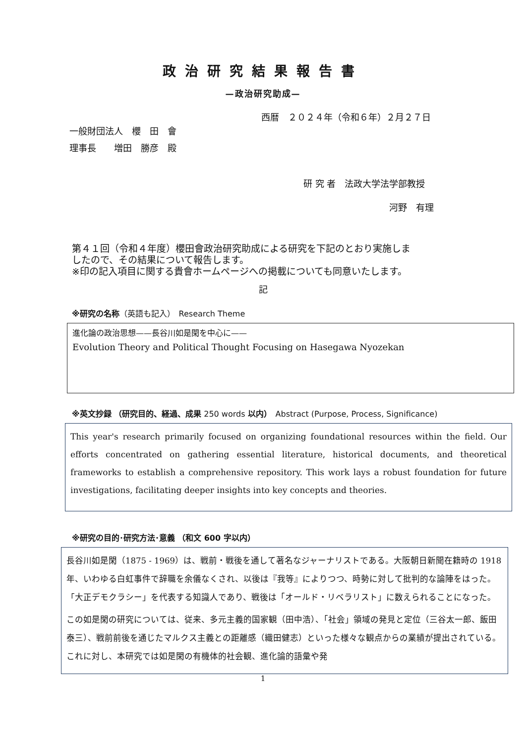政治研究結果報告書
—政治研究助成—
西暦　２０２４年（令和６年）２月２７日
一般財団法人　櫻　田　會
理事長　　増田　勝彦　殿
研 究 者　法政大学法学部教授
河野　有理
第４１回（令和４年度）櫻田會政治研究助成による研究を下記のとおり実施しま
したので、その結果について報告します。
※印の記入項目に関する貴會ホームページへの掲載についても同意いたします。
記
※研究の名称（英語も記入）　Research Theme
進化論の政治思想——長谷川如是閑を中心に——
Evolution Theory and Political Thought Focusing on Hasegawa Nyozekan
※英文抄録 （研究目的、経過、成果 250 words 以内）　Abstract (Purpose, Process, Significance)
This year's research primarily focused on organizing foundational resources within the field. Our efforts concentrated on gathering essential literature, historical documents, and theoretical frameworks to establish a comprehensive repository. This work lays a robust foundation for future investigations, facilitating deeper insights into key concepts and theories.
※研究の目的･研究方法･意義 （和文 600 字以内）
長谷川如是閑（1875 - 1969）は、戦前・戦後を通して著名なジャーナリストである。大阪朝日新聞在籍時の 1918 年、いわゆる白虹事件で辞職を余儀なくされ、以後は『我等』によりつつ、時勢に対して批判的な論陣をはった。「大正デモクラシー」を代表する知識人であり、戦後は「オールド・リベラリスト」に数えられることになった。
この如是閑の研究については、従来、多元主義的国家観（田中浩）、「社会」領域の発見と定位（三谷太一郎、飯田泰三）、戦前前後を通じたマルクス主義との距離感（織田健志）といった様々な観点からの業績が提出されている。これに対し、本研究では如是閑の有機体的社会観、進化論的語彙や発
1